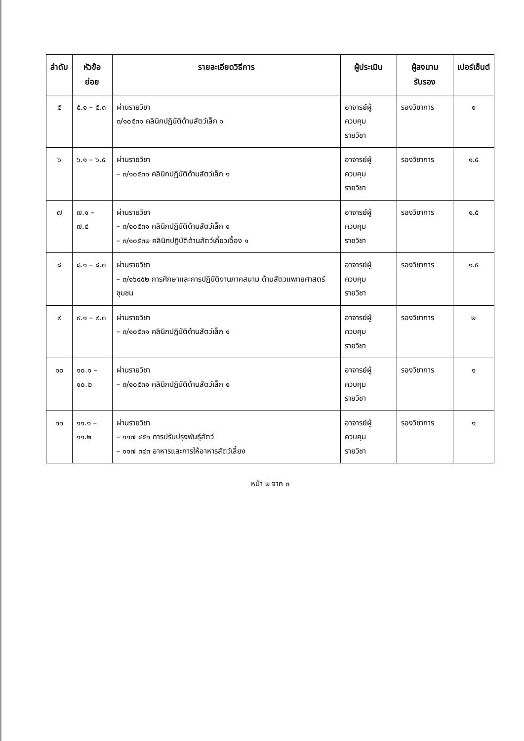| ลำดับ | หัวข้อย่อย | รายละเอียดวิธีการ | ผู้ประเมิน | ผู้ลงนามรับรอง | เปอร์เซ็นต์ |
| --- | --- | --- | --- | --- | --- |
| ๕ | ๕.๑ – ๕.๓ | ผ่านรายวิชา ๓/๑๐๕๓๑ คลินิกปฏิบัติด้านสัตว์เล็ก ๑ | อาจารย์ผู้ควบคุม รายวิชา | รองวิชาการ | ๑ |
| ๖ | ๖.๑ – ๖.๕ | ผ่านรายวิชา – ๓/๑๐๕๓๑ คลินิกปฏิบัติด้านสัตว์เล็ก ๑ | อาจารย์ผู้ควบคุม รายวิชา | รองวิชาการ | ๑.๕ |
| ๗ | ๗.๑ – ๗.๔ | ผ่านรายวิชา – ๓/๑๐๕๓๑ คลินิกปฏิบัติด้านสัตว์เล็ก ๑ – ๓/๑๐๕๓๒ คลินิกปฏิบัติด้านสัตว์เคี้ยวเอื้อง ๑ | อาจารย์ผู้ควบคุม รายวิชา | รองวิชาการ | ๑.๕ |
| ๘ | ๘.๑ – ๘.๓ | ผ่านรายวิชา – ๓/๑๖๔๕๒ การศึกษาและการปฏิบัติงานภาคสนาม ด้านสัตวแพทยศาสตร์ชุมชน | อาจารย์ผู้ควบคุม รายวิชา | รองวิชาการ | ๑.๕ |
| ๙ | ๙.๑ – ๙.๓ | ผ่านรายวิชา – ๓/๑๐๕๓๑ คลินิกปฏิบัติด้านสัตว์เล็ก ๑ | อาจารย์ผู้ควบคุม รายวิชา | รองวิชาการ | ๒ |
| ๑๐ | ๑๐.๑ – ๑๐.๒ | ผ่านรายวิชา – ๓/๑๐๕๓๑ คลินิกปฏิบัติด้านสัตว์เล็ก ๑ | อาจารย์ผู้ควบคุม รายวิชา | รองวิชาการ | ๑ |
| ๑๑ | ๑๑.๑ – ๑๑.๒ | ผ่านรายวิชา – ๑๑๗ ๔๕๑ การปรับปรุงพันธุ์สัตว์ – ๑๑๗ ๓๔๓ อาหารและการให้อาหารสัตว์เลี้ยง | อาจารย์ผู้ควบคุม รายวิชา | รองวิชาการ | ๑ |
หน้า ๒ จาก ๓